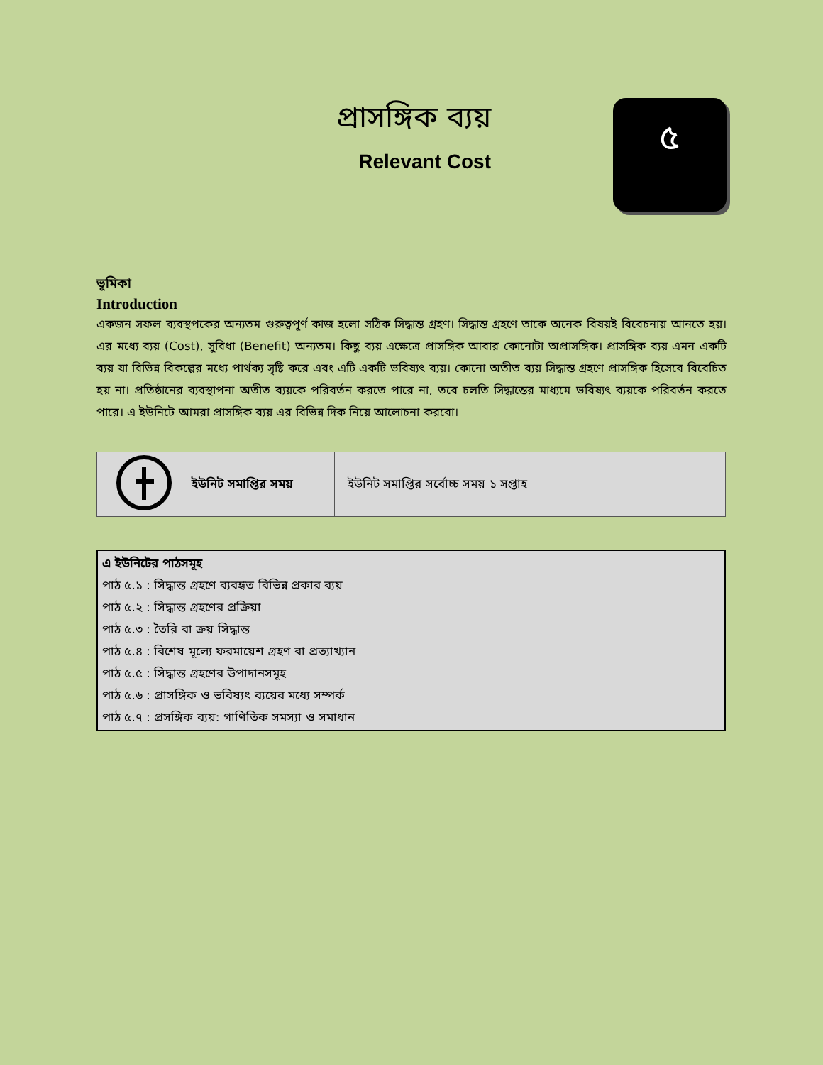প্রাসঙ্গিক ব্যয়
Relevant Cost
৫
ভূমিকা
Introduction
একজন সফল ব্যবস্থপকের অন্যতম গুরুত্বপূর্ণ কাজ হলো সঠিক সিদ্ধান্ত গ্রহণ। সিদ্ধান্ত গ্রহণে তাকে অনেক বিষয়ই বিবেচনায় আনতে হয়। এর মধ্যে ব্যয় (Cost), সুবিধা (Benefit) অন্যতম। কিছু ব্যয় এক্ষেত্রে প্রাসঙ্গিক আবার কোনোটা অপ্রাসঙ্গিক। প্রাসঙ্গিক ব্যয় এমন একটি ব্যয় যা বিভিন্ন বিকল্পের মধ্যে পার্থক্য সৃষ্টি করে এবং এটি একটি ভবিষ্যৎ ব্যয়। কোনো অতীত ব্যয় সিদ্ধান্ত গ্রহণে প্রাসঙ্গিক হিসেবে বিবেচিত হয় না। প্রতিষ্ঠানের ব্যবস্থাপনা অতীত ব্যয়কে পরিবর্তন করতে পারে না, তবে চলতি সিদ্ধান্তের মাধ্যমে ভবিষ্যৎ ব্যয়কে পরিবর্তন করতে পারে। এ ইউনিটে আমরা প্রাসঙ্গিক ব্যয় এর বিভিন্ন দিক নিয়ে আলোচনা করবো।
| | ইউনিট সমাপ্তির সময় | ইউনিট সমাপ্তির সর্বোচ্চ সময় ১ সপ্তাহ |
এ ইউনিটের পাঠসমূহ
পাঠ ৫.১ : সিদ্ধান্ত গ্রহণে ব্যবহৃত বিভিন্ন প্রকার ব্যয়
পাঠ ৫.২ : সিদ্ধান্ত গ্রহণের প্রক্রিয়া
পাঠ ৫.৩ : তৈরি বা ক্রয় সিদ্ধান্ত
পাঠ ৫.৪ : বিশেষ মূল্যে ফরমায়েশ গ্রহণ বা প্রত্যাখ্যান
পাঠ ৫.৫ : সিদ্ধান্ত গ্রহণের উপাদানসমূহ
পাঠ ৫.৬ : প্রাসঙ্গিক ও ভবিষ্যৎ ব্যয়ের মধ্যে সম্পর্ক
পাঠ ৫.৭ : প্রসঙ্গিক ব্যয়: গাণিতিক সমস্যা ও সমাধান